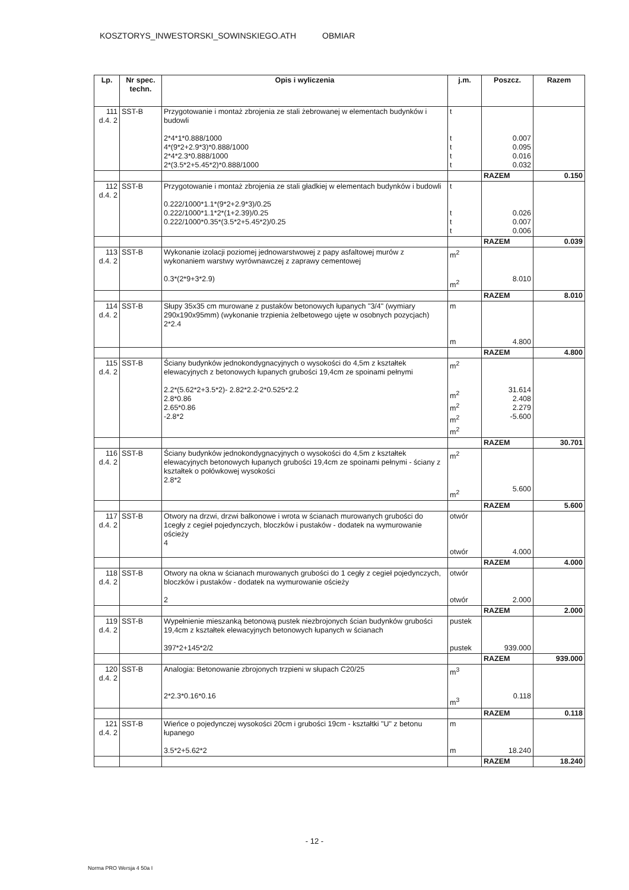KOSZTORYS_INWESTORSKI_SOWINSKIEGO.ATH OBMIAR
| Lp. | Nr spec. techn. | Opis i wyliczenia | j.m. | Poszcz. | Razem |
| --- | --- | --- | --- | --- | --- |
| 111 d.4. 2 | SST-B | Przygotowanie i montaż zbrojenia ze stali żebrowanej w elementach budynków i budowli 2*4*1*0.888/1000 4*(9*2+2.9*3)*0.888/1000 2*4*2.3*0.888/1000 2*(3.5*2+5.45*2)*0.888/1000 | t t t t t | 0.007 0.095 0.016 0.032 | |
| | | | | RAZEM | 0.150 |
| 112 d.4. 2 | SST-B | Przygotowanie i montaż zbrojenia ze stali gładkiej w elementach budynków i budowli 0.222/1000*1.1*(9*2+2.9*3)/0.25 0.222/1000*1.1*2*(1+2.39)/0.25 0.222/1000*0.35*(3.5*2+5.45*2)/0.25 | t t t t | 0.026 0.007 0.006 | |
| | | | | RAZEM | 0.039 |
| 113 d.4. 2 | SST-B | Wykonanie izolacji poziomej jednowarstwowej z papy asfaltowej murów z wykonaniem warstwy wyrównawczej z zaprawy cementowej 0.3*(2*9+3*2.9) | m<sup>2</sup> m<sup>2</sup> | 8.010 | |
| | | | | RAZEM | 8.010 |
| 114 d.4. 2 | SST-B | Słupy 35x35 cm murowane z pustaków betonowych łupanych "3/4" (wymiary 290x190x95mm) (wykonanie trzpienia żelbetowego ujęte w osobnych pozycjach) 2*2.4 | m m | 4.800 | |
| | | | | RAZEM | 4.800 |
| 115 d.4. 2 | SST-B | Ściany budynków jednokondygnacyjnych o wysokości do 4,5m z kształtek elewacyjnych z betonowych łupanych grubości 19,4cm ze spoinami pełnymi 2.2*(5.62*2+3.5*2)- 2.82*2.2-2*0.525*2.2 2.8*0.86 2.65*0.86 -2.8*2 | m<sup>2</sup> m<sup>2</sup> m<sup>2</sup> m<sup>2</sup> m<sup>2</sup> | 31.614 2.408 2.279 -5.600 | |
| | | | | RAZEM | 30.701 |
| 116 d.4. 2 | SST-B | Ściany budynków jednokondygnacyjnych o wysokości do 4,5m z kształtek elewacyjnych betonowych łupanych grubości 19,4cm ze spoinami pełnymi - ściany z kształtek o połówkowej wysokości 2.8*2 | m<sup>2</sup> m<sup>2</sup> | 5.600 | |
| | | | | RAZEM | 5.600 |
| 117 d.4. 2 | SST-B | Otwory na drzwi, drzwi balkonowe i wrota w ścianach murowanych grubości do 1cegły z cegieł pojedynczych, bloczków i pustaków - dodatek na wymurowanie ościeży 4 | otwór otwór | 4.000 | |
| | | | | RAZEM | 4.000 |
| 118 d.4. 2 | SST-B | Otwory na okna w ścianach murowanych grubości do 1 cegły z cegieł pojedynczych, bloczków i pustaków - dodatek na wymurowanie ościeży 2 | otwór otwór | 2.000 | |
| | | | | RAZEM | 2.000 |
| 119 d.4. 2 | SST-B | Wypełnienie mieszanką betonową pustek niezbrojonych ścian budynków grubości 19,4cm z kształtek elewacyjnych betonowych łupanych w ścianach 397*2+145*2/2 | pustek pustek | 939.000 | |
| | | | | RAZEM | 939.000 |
| 120 d.4. 2 | SST-B | Analogia: Betonowanie zbrojonych trzpieni w słupach C20/25 2*2.3*0.16*0.16 | m<sup>3</sup> m<sup>3</sup> | 0.118 | |
| | | | | RAZEM | 0.118 |
| 121 d.4. 2 | SST-B | Wieńce o pojedynczej wysokości 20cm i grubości 19cm - kształtki "U" z betonu łupanego 3.5*2+5.62*2 | m m | 18.240 | |
| | | | | RAZEM | 18.240 |
- 12 -
Norma PRO Wersja 4 50a I